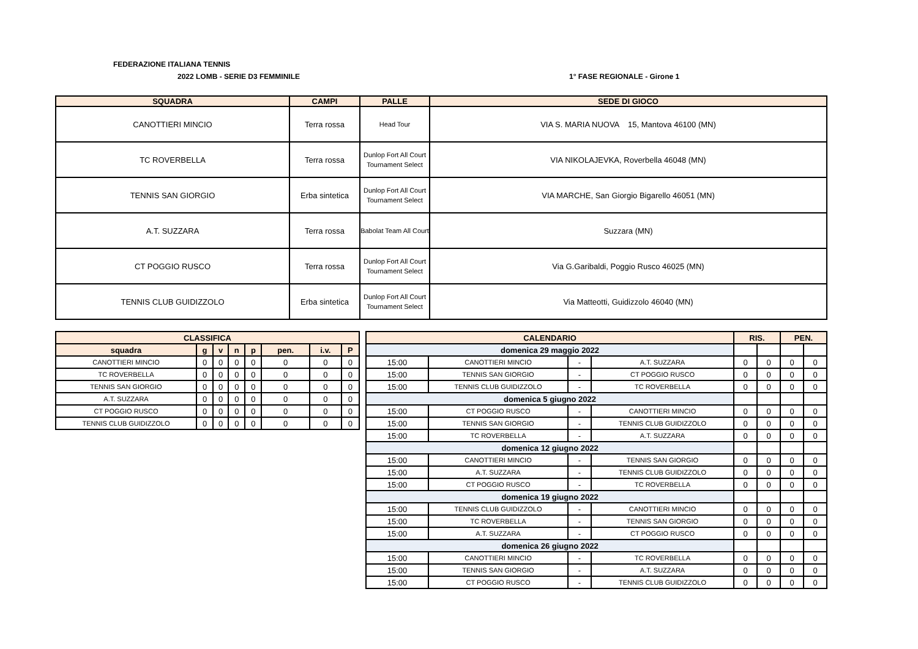FEDERAZIONE ITALIANA TENNIS
2022 LOMB - SERIE D3 FEMMINILE 1° FASE REGIONALE - Girone 1
| SQUADRA | CAMPI | PALLE | SEDE DI GIOCO |
| --- | --- | --- | --- |
| CANOTTIERI MINCIO | Terra rossa | Head Tour | VIA S. MARIA NUOVA 15, Mantova 46100 (MN) |
| TC ROVERBELLA | Terra rossa | Dunlop Fort All Court Tournament Select | VIA NIKOLAJEVKA, Roverbella 46048 (MN) |
| TENNIS SAN GIORGIO | Erba sintetica | Dunlop Fort All Court Tournament Select | VIA MARCHE, San Giorgio Bigarello 46051 (MN) |
| A.T. SUZZARA | Terra rossa | Babolat Team All Court | Suzzara (MN) |
| CT POGGIO RUSCO | Terra rossa | Dunlop Fort All Court Tournament Select | Via G.Garibaldi, Poggio Rusco 46025 (MN) |
| TENNIS CLUB GUIDIZZOLO | Erba sintetica | Dunlop Fort All Court Tournament Select | Via Matteotti, Guidizzolo 46040 (MN) |
| CLASSIFICA | | | | | | | |
| --- | --- | --- | --- | --- | --- | --- | --- |
| squadra | g | v | n | p | pen. | i.v. | P |
| CANOTTIERI MINCIO | 0 | 0 | 0 | 0 | 0 | 0 | 0 |
| TC ROVERBELLA | 0 | 0 | 0 | 0 | 0 | 0 | 0 |
| TENNIS SAN GIORGIO | 0 | 0 | 0 | 0 | 0 | 0 | 0 |
| A.T. SUZZARA | 0 | 0 | 0 | 0 | 0 | 0 | 0 |
| CT POGGIO RUSCO | 0 | 0 | 0 | 0 | 0 | 0 | 0 |
| TENNIS CLUB GUIDIZZOLO | 0 | 0 | 0 | 0 | 0 | 0 | 0 |
| CALENDARIO | | | | RIS. | | PEN. | |
| --- | --- | --- | --- | --- | --- | --- | --- |
| domenica 29 maggio 2022 | | | | | | | |
| 15:00 | CANOTTIERI MINCIO | - | A.T. SUZZARA | 0 | 0 | 0 | 0 |
| 15:00 | TENNIS SAN GIORGIO | - | CT POGGIO RUSCO | 0 | 0 | 0 | 0 |
| 15:00 | TENNIS CLUB GUIDIZZOLO | - | TC ROVERBELLA | 0 | 0 | 0 | 0 |
| domenica 5 giugno 2022 | | | | | | | |
| 15:00 | CT POGGIO RUSCO | - | CANOTTIERI MINCIO | 0 | 0 | 0 | 0 |
| 15:00 | TENNIS SAN GIORGIO | - | TENNIS CLUB GUIDIZZOLO | 0 | 0 | 0 | 0 |
| 15:00 | TC ROVERBELLA | - | A.T. SUZZARA | 0 | 0 | 0 | 0 |
| domenica 12 giugno 2022 | | | | | | | |
| 15:00 | CANOTTIERI MINCIO | - | TENNIS SAN GIORGIO | 0 | 0 | 0 | 0 |
| 15:00 | A.T. SUZZARA | - | TENNIS CLUB GUIDIZZOLO | 0 | 0 | 0 | 0 |
| 15:00 | CT POGGIO RUSCO | - | TC ROVERBELLA | 0 | 0 | 0 | 0 |
| domenica 19 giugno 2022 | | | | | | | |
| 15:00 | TENNIS CLUB GUIDIZZOLO | - | CANOTTIERI MINCIO | 0 | 0 | 0 | 0 |
| 15:00 | TC ROVERBELLA | - | TENNIS SAN GIORGIO | 0 | 0 | 0 | 0 |
| 15:00 | A.T. SUZZARA | - | CT POGGIO RUSCO | 0 | 0 | 0 | 0 |
| domenica 26 giugno 2022 | | | | | | | |
| 15:00 | CANOTTIERI MINCIO | - | TC ROVERBELLA | 0 | 0 | 0 | 0 |
| 15:00 | TENNIS SAN GIORGIO | - | A.T. SUZZARA | 0 | 0 | 0 | 0 |
| 15:00 | CT POGGIO RUSCO | - | TENNIS CLUB GUIDIZZOLO | 0 | 0 | 0 | 0 |